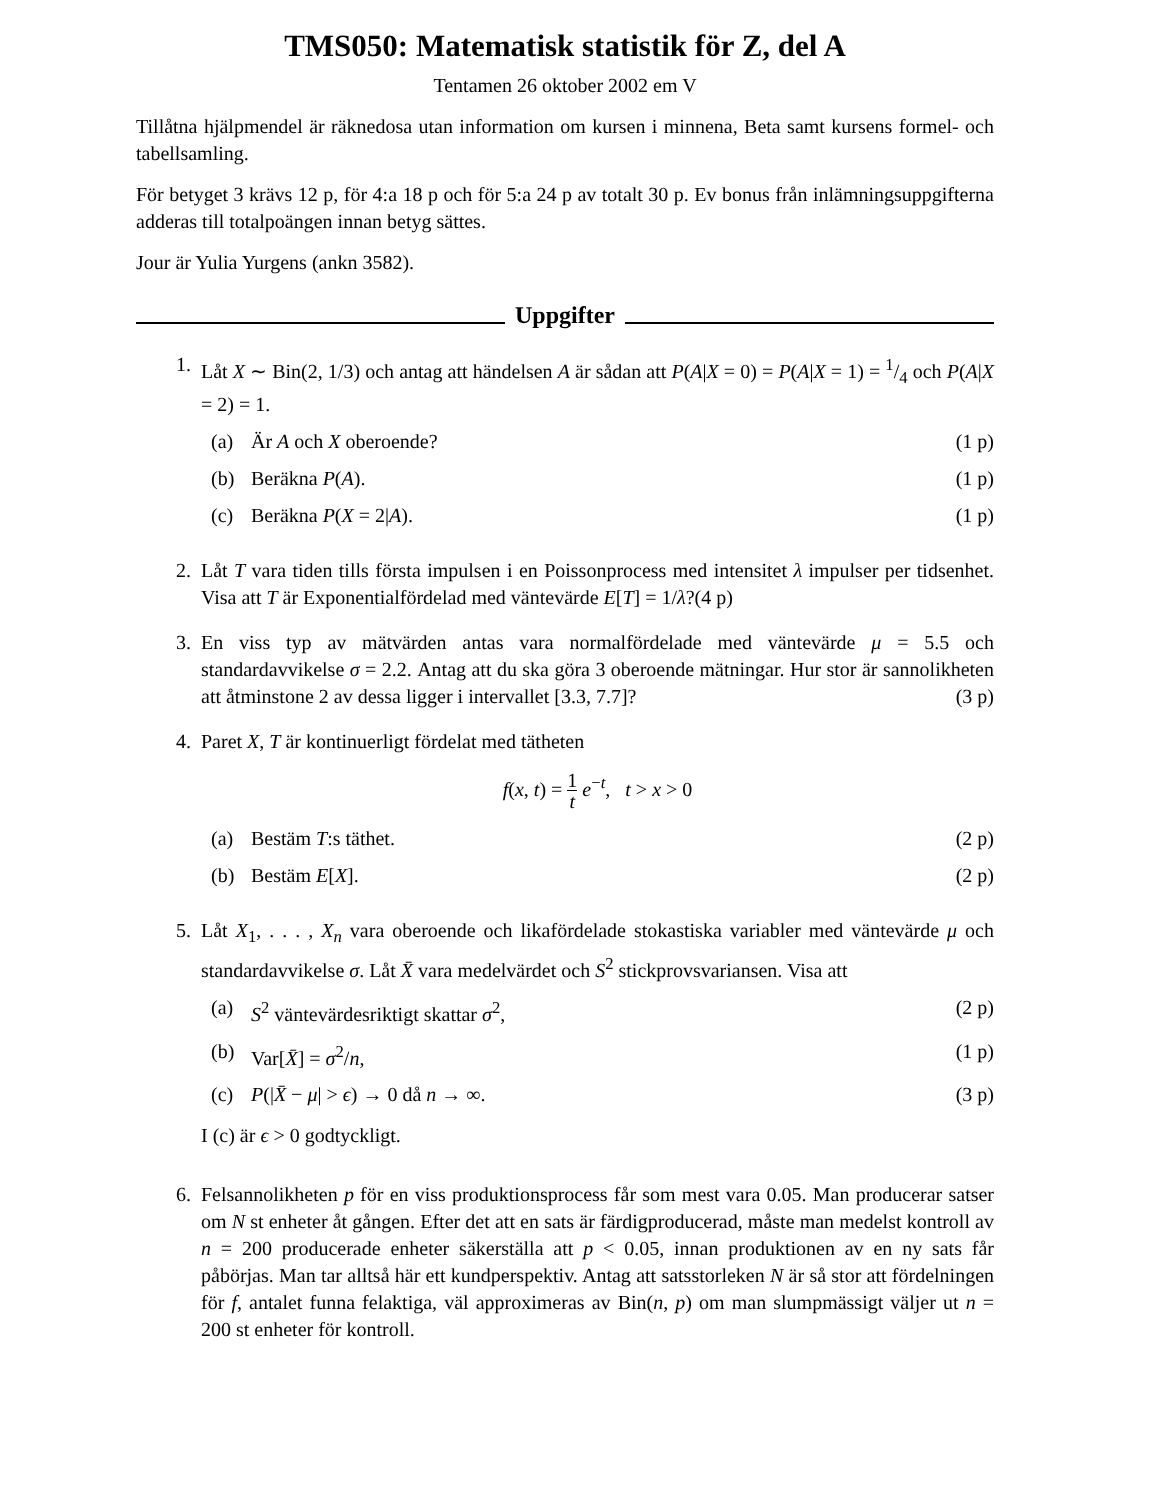TMS050: Matematisk statistik för Z, del A
Tentamen 26 oktober 2002 em V
Tillåtna hjälpmendel är räknedosa utan information om kursen i minnena, Beta samt kursens formel- och tabellsamling.
För betyget 3 krävs 12 p, för 4:a 18 p och för 5:a 24 p av totalt 30 p. Ev bonus från inlämningsuppgifterna adderas till totalpoängen innan betyg sättes.
Jour är Yulia Yurgens (ankn 3582).
Uppgifter
1. Låt X ∼ Bin(2, 1/3) och antag att händelsen A är sådan att P(A|X = 0) = P(A|X = 1) = 1/4 och P(A|X = 2) = 1.
(a) Är A och X oberoende? (1 p)
(b) Beräkna P(A). (1 p)
(c) Beräkna P(X = 2|A). (1 p)
2. Låt T vara tiden tills första impulsen i en Poissonprocess med intensitet λ impulser per tidsenhet. Visa att T är Exponentialfördelad med väntevärde E[T] = 1/λ?(4 p)
3. En viss typ av mätvärden antas vara normalfördelade med väntevärde μ = 5.5 och standardavvikelse σ = 2.2. Antag att du ska göra 3 oberoende mätningar. Hur stor är sannolikheten att åtminstone 2 av dessa ligger i intervallet [3.3, 7.7]? (3 p)
4. Paret X, T är kontinuerligt fördelat med tätheten
f(x, t) = 1 t e<sup>−t</sup>, t > x > 0
(a) Bestäm T:s täthet. (2 p)
(b) Bestäm E[X]. (2 p)
5. Låt X<sub>1</sub>, . . . , X<sub>n</sub> vara oberoende och likafördelade stokastiska variabler med väntevärde μ och standardavvikelse σ. Låt X̄ vara medelvärdet och S<sup>2</sup> stickprovsvariansen. Visa att
(a) S<sup>2</sup> väntevärdesriktigt skattar σ<sup>2</sup>, (2 p)
(b) Var[X̄] = σ<sup>2</sup>/n, (1 p)
(c) P(|X̄ − μ| > ϵ) → 0 då n → ∞. (3 p)
I (c) är ϵ > 0 godtyckligt.
6. Felsannolikheten p för en viss produktionsprocess får som mest vara 0.05. Man producerar satser om N st enheter åt gången. Efter det att en sats är färdigproducerad, måste man medelst kontroll av n = 200 producerade enheter säkerställa att p < 0.05, innan produktionen av en ny sats får påbörjas. Man tar alltså här ett kundperspektiv. Antag att satsstorleken N är så stor att fördelningen för f, antalet funna felaktiga, väl approximeras av Bin(n, p) om man slumpmässigt väljer ut n = 200 st enheter för kontroll.